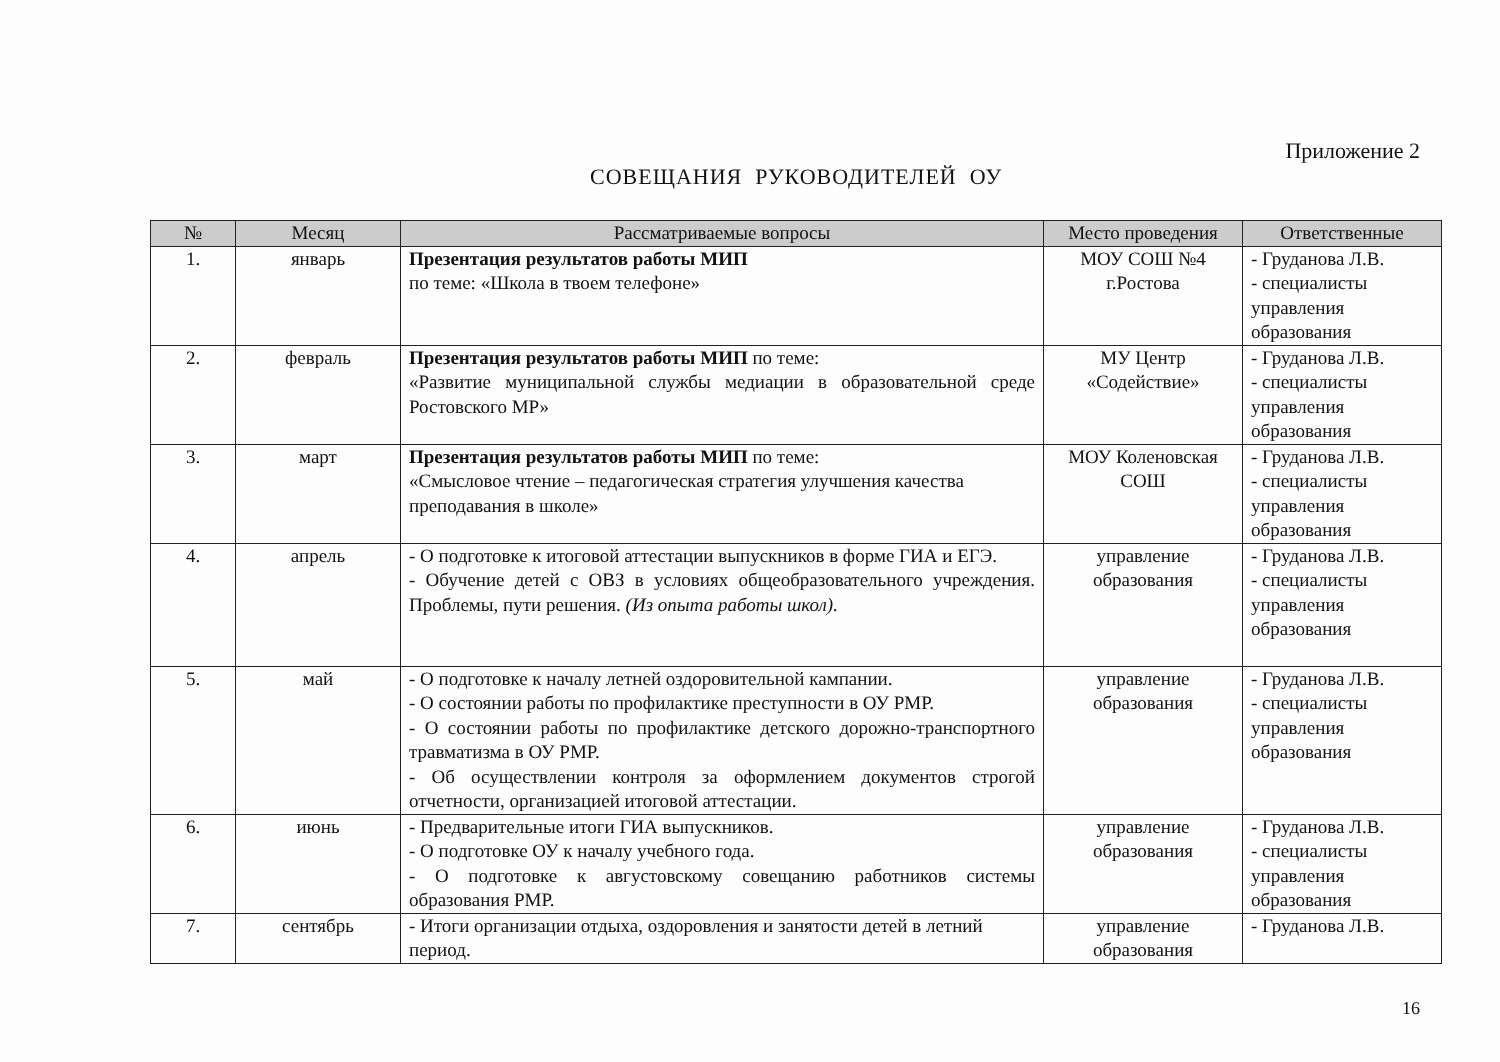Приложение 2
СОВЕЩАНИЯ РУКОВОДИТЕЛЕЙ ОУ
| № | Месяц | Рассматриваемые вопросы | Место проведения | Ответственные |
| --- | --- | --- | --- | --- |
| 1. | январь | Презентация результатов работы МИП по теме: «Школа в твоем телефоне» | МОУ СОШ №4 г.Ростова | - Груданова Л.В. - специалисты управления образования |
| 2. | февраль | Презентация результатов работы МИП по теме: «Развитие муниципальной службы медиации в образовательной среде Ростовского МР» | МУ Центр «Содействие» | - Груданова Л.В. - специалисты управления образования |
| 3. | март | Презентация результатов работы МИП по теме: «Смысловое чтение – педагогическая стратегия улучшения качества преподавания в школе» | МОУ Коленовская СОШ | - Груданова Л.В. - специалисты управления образования |
| 4. | апрель | - О подготовке к итоговой аттестации выпускников в форме ГИА и ЕГЭ. - Обучение детей с ОВЗ в условиях общеобразовательного учреждения. Проблемы, пути решения. (Из опыта работы школ). | управление образования | - Груданова Л.В. - специалисты управления образования |
| 5. | май | - О подготовке к началу летней оздоровительной кампании. - О состоянии работы по профилактике преступности в ОУ РМР. - О состоянии работы по профилактике детского дорожно-транспортного травматизма в ОУ РМР. - Об осуществлении контроля за оформлением документов строгой отчетности, организацией итоговой аттестации. | управление образования | - Груданова Л.В. - специалисты управления образования |
| 6. | июнь | - Предварительные итоги ГИА выпускников. - О подготовке ОУ к началу учебного года. - О подготовке к августовскому совещанию работников системы образования РМР. | управление образования | - Груданова Л.В. - специалисты управления образования |
| 7. | сентябрь | - Итоги организации отдыха, оздоровления и занятости детей в летний период. | управление образования | - Груданова Л.В. |
16